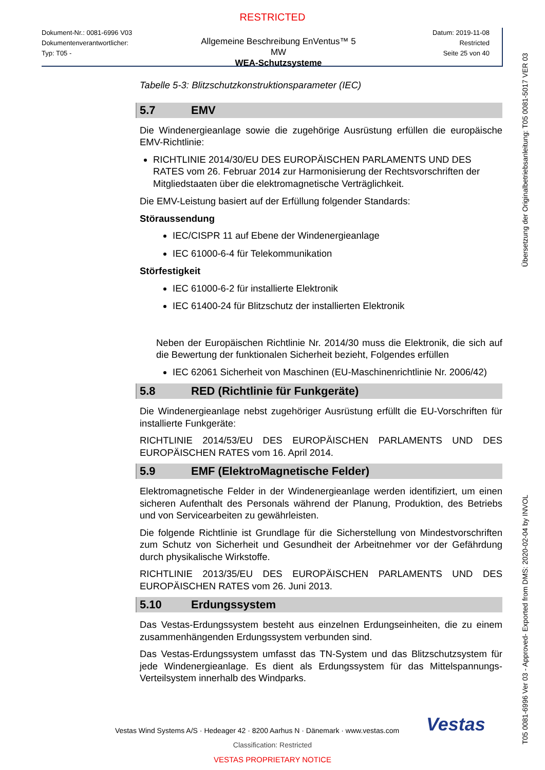RESTRICTED
Dokument-Nr.: 0081-6996 V03
Dokumentenverantwortlicher:
Typ: T05 -
Allgemeine Beschreibung EnVentus™ 5 MW
WEA-Schutzsysteme
Datum: 2019-11-08
Restricted
Seite 25 von 40
Tabelle 5-3: Blitzschutzkonstruktionsparameter (IEC)
5.7 EMV
Die Windenergieanlage sowie die zugehörige Ausrüstung erfüllen die europäische EMV-Richtlinie:
RICHTLINIE 2014/30/EU DES EUROPÄISCHEN PARLAMENTS UND DES RATES vom 26. Februar 2014 zur Harmonisierung der Rechtsvorschriften der Mitgliedstaaten über die elektromagnetische Verträglichkeit.
Die EMV-Leistung basiert auf der Erfüllung folgender Standards:
Störaussendung
IEC/CISPR 11 auf Ebene der Windenergieanlage
IEC 61000-6-4 für Telekommunikation
Störfestigkeit
IEC 61000-6-2 für installierte Elektronik
IEC 61400-24 für Blitzschutz der installierten Elektronik
Neben der Europäischen Richtlinie Nr. 2014/30 muss die Elektronik, die sich auf die Bewertung der funktionalen Sicherheit bezieht, Folgendes erfüllen
IEC 62061 Sicherheit von Maschinen (EU-Maschinenrichtlinie Nr. 2006/42)
5.8 RED (Richtlinie für Funkgeräte)
Die Windenergieanlage nebst zugehöriger Ausrüstung erfüllt die EU-Vorschriften für installierte Funkgeräte:
RICHTLINIE 2014/53/EU DES EUROPÄISCHEN PARLAMENTS UND DES EUROPÄISCHEN RATES vom 16. April 2014.
5.9 EMF (ElektroMagnetische Felder)
Elektromagnetische Felder in der Windenergieanlage werden identifiziert, um einen sicheren Aufenthalt des Personals während der Planung, Produktion, des Betriebs und von Servicearbeiten zu gewährleisten.
Die folgende Richtlinie ist Grundlage für die Sicherstellung von Mindestvorschriften zum Schutz von Sicherheit und Gesundheit der Arbeitnehmer vor der Gefährdung durch physikalische Wirkstoffe.
RICHTLINIE 2013/35/EU DES EUROPÄISCHEN PARLAMENTS UND DES EUROPÄISCHEN RATES vom 26. Juni 2013.
5.10 Erdungssystem
Das Vestas-Erdungssystem besteht aus einzelnen Erdungseinheiten, die zu einem zusammenhängenden Erdungssystem verbunden sind.
Das Vestas-Erdungssystem umfasst das TN-System und das Blitzschutzsystem für jede Windenergieanlage. Es dient als Erdungssystem für das Mittelspannungs-Verteilsystem innerhalb des Windparks.
Vestas
Vestas Wind Systems A/S · Hedeager 42 · 8200 Aarhus N · Dänemark · www.vestas.com
Classification: Restricted
VESTAS PROPRIETARY NOTICE
Übersetzung der Originalbetriebsanleitung: T05 0081-5017 VER 03
T05 0081-6996 Ver 03 - Approved- Exported from DMS: 2020-02-04 by INVOL